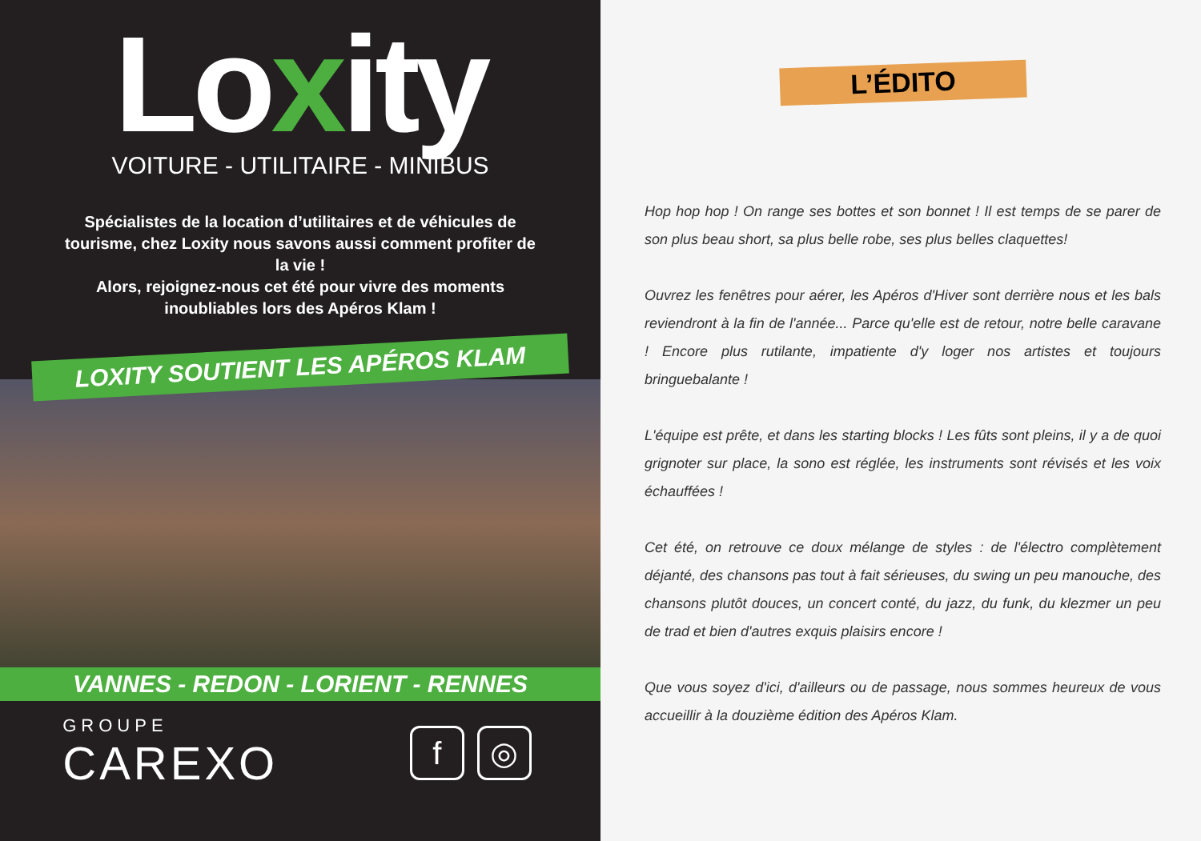Loxity
VOITURE - UTILITAIRE - MINIBUS
Spécialistes de la location d’utilitaires et de véhicules de tourisme, chez Loxity nous savons aussi comment profiter de la vie !
Alors, rejoignez-nous cet été pour vivre des moments inoubliables lors des Apéros Klam !
LOXITY SOUTIENT LES APÉROS KLAM
VANNES - REDON - LORIENT - RENNES
GROUPE
CAREXO
f ◎
L’ÉDITO
Hop hop hop ! On range ses bottes et son bonnet ! Il est temps de se parer de son plus beau short, sa plus belle robe, ses plus belles claquettes!
Ouvrez les fenêtres pour aérer, les Apéros d'Hiver sont derrière nous et les bals reviendront à la fin de l'année... Parce qu'elle est de retour, notre belle caravane ! Encore plus rutilante, impatiente d'y loger nos artistes et toujours bringuebalante !
L'équipe est prête, et dans les starting blocks ! Les fûts sont pleins, il y a de quoi grignoter sur place, la sono est réglée, les instruments sont révisés et les voix échauffées !
Cet été, on retrouve ce doux mélange de styles : de l'électro complètement déjanté, des chansons pas tout à fait sérieuses, du swing un peu manouche, des chansons plutôt douces, un concert conté, du jazz, du funk, du klezmer un peu de trad et bien d'autres exquis plaisirs encore !
Que vous soyez d'ici, d'ailleurs ou de passage, nous sommes heureux de vous accueillir à la douzième édition des Apéros Klam.